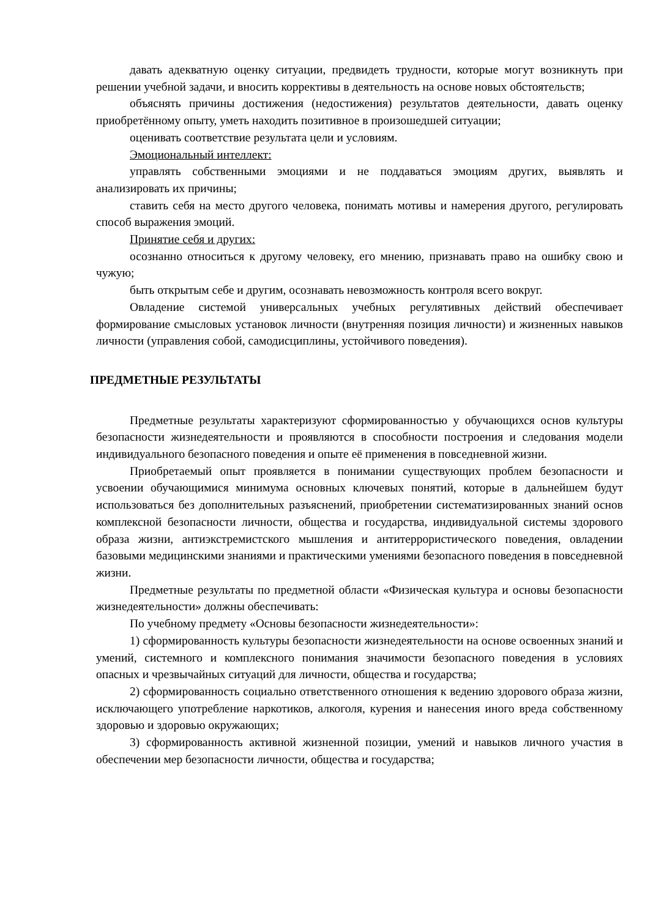давать адекватную оценку ситуации, предвидеть трудности, которые могут возникнуть при решении учебной задачи, и вносить коррективы в деятельность на основе новых обстоятельств;
объяснять причины достижения (недостижения) результатов деятельности, давать оценку приобретённому опыту, уметь находить позитивное в произошедшей ситуации;
оценивать соответствие результата цели и условиям.
Эмоциональный интеллект:
управлять собственными эмоциями и не поддаваться эмоциям других, выявлять и анализировать их причины;
ставить себя на место другого человека, понимать мотивы и намерения другого, регулировать способ выражения эмоций.
Принятие себя и других:
осознанно относиться к другому человеку, его мнению, признавать право на ошибку свою и чужую;
быть открытым себе и другим, осознавать невозможность контроля всего вокруг.
Овладение системой универсальных учебных регулятивных действий обеспечивает формирование смысловых установок личности (внутренняя позиция личности) и жизненных навыков личности (управления собой, самодисциплины, устойчивого поведения).
ПРЕДМЕТНЫЕ РЕЗУЛЬТАТЫ
Предметные результаты характеризуют сформированностью у обучающихся основ культуры безопасности жизнедеятельности и проявляются в способности построения и следования модели индивидуального безопасного поведения и опыте её применения в повседневной жизни.
Приобретаемый опыт проявляется в понимании существующих проблем безопасности и усвоении обучающимися минимума основных ключевых понятий, которые в дальнейшем будут использоваться без дополнительных разъяснений, приобретении систематизированных знаний основ комплексной безопасности личности, общества и государства, индивидуальной системы здорового образа жизни, антиэкстремистского мышления и антитеррористического поведения, овладении базовыми медицинскими знаниями и практическими умениями безопасного поведения в повседневной жизни.
Предметные результаты по предметной области «Физическая культура и основы безопасности жизнедеятельности» должны обеспечивать:
По учебному предмету «Основы безопасности жизнедеятельности»:
1) сформированность культуры безопасности жизнедеятельности на основе освоенных знаний и умений, системного и комплексного понимания значимости безопасного поведения в условиях опасных и чрезвычайных ситуаций для личности, общества и государства;
2) сформированность социально ответственного отношения к ведению здорового образа жизни, исключающего употребление наркотиков, алкоголя, курения и нанесения иного вреда собственному здоровью и здоровью окружающих;
3) сформированность активной жизненной позиции, умений и навыков личного участия в обеспечении мер безопасности личности, общества и государства;